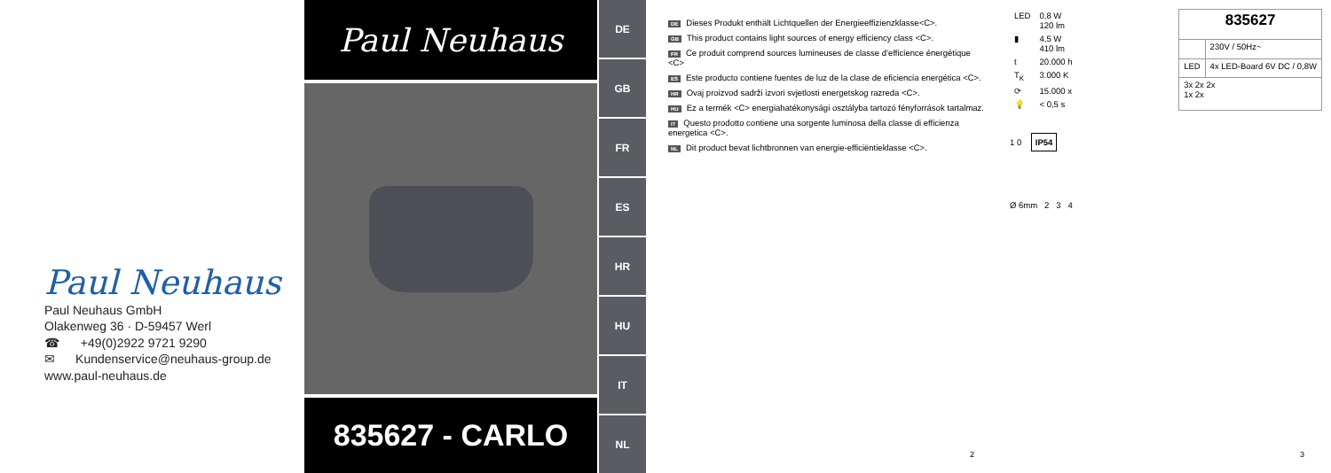Paul Neuhaus
Paul Neuhaus GmbH
Olakenweg 36 · D-59457 Werl
☎ +49(0)2922 9721 9290
✉ Kundenservice@neuhaus-group.de
www.paul-neuhaus.de
Paul Neuhaus
835627 - CARLO
DE
GB
FR
ES
HR
HU
IT
NL
DE Dieses Produkt enthält Lichtquellen der Energieeffizienzklasse<C>.
GB This product contains light sources of energy efficiency class <C>.
FR Ce produit comprend sources lumineuses de classe d’efficience énergétique <C>
ES Este producto contiene fuentes de luz de la clase de eficiencia energética <C>.
HR Ovaj proizvod sadrži izvori svjetlosti energetskog razreda <C>.
HU Ez a termék <C> energiahatékonysági osztályba tartozó fényforrások tartalmaz.
IT Questo prodotto contiene una sorgente luminosa della classe di efficienza energetica <C>.
NL Dit product bevat lichtbronnen van energie-efficiëntieklasse <C>.
2
| LED | 0,8 W 120 lm |
| ▮ | 4,5 W 410 lm |
| t | 20.000 h |
| T<sub>K</sub> | 3.000 K |
| ⟳ | 15.000 x |
| 💡 | < 0,5 s |
| 835627 | |
| | 230V / 50Hz~ |
| LED | 4x LED-Board 6V DC / 0,8W |
| 3x 2x 2x 1x 2x | |
1 0 IP54
Ø 6mm 2 3 4
3